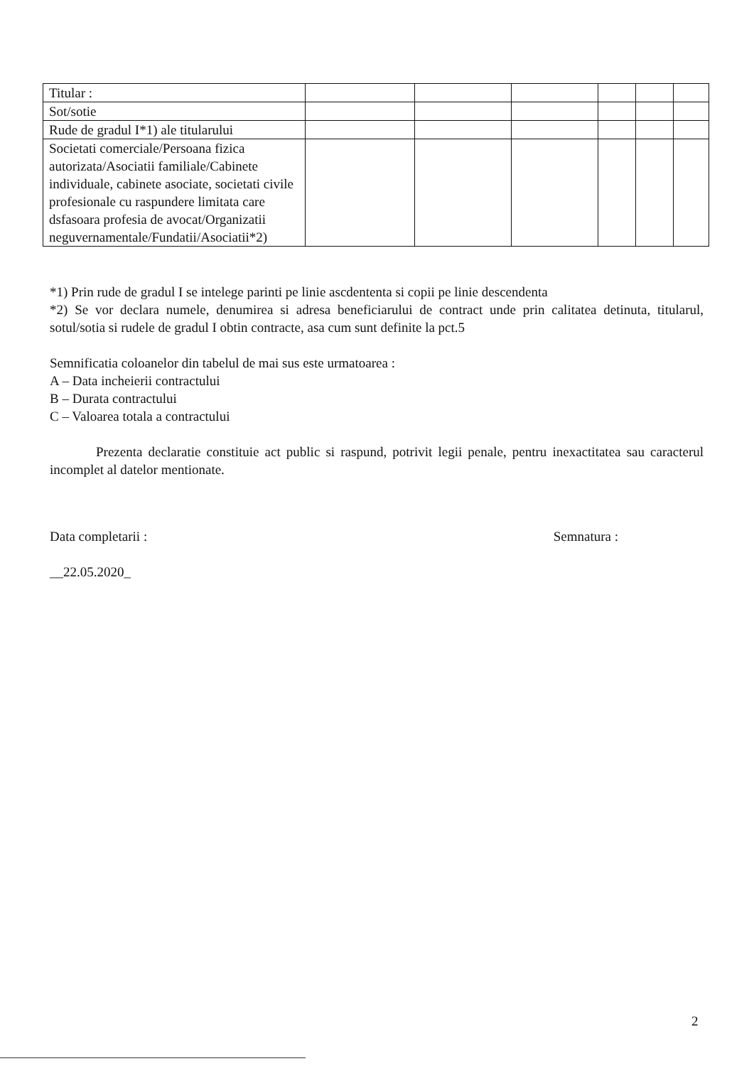| Titular : | | | | | | |
| Sot/sotie | | | | | | |
| Rude de gradul I*1) ale titularului | | | | | | |
| Societati comerciale/Persoana fizica autorizata/Asociatii familiale/Cabinete individuale, cabinete asociate, societati civile profesionale cu raspundere limitata care dsfasoara profesia de avocat/Organizatii neguvernamentale/Fundatii/Asociatii*2) | | | | | | |
*1) Prin rude de gradul I se intelege parinti pe linie ascdententa si copii pe linie descendenta
*2) Se vor declara numele, denumirea si adresa beneficiarului de contract unde prin calitatea detinuta, titularul, sotul/sotia si rudele de gradul I obtin contracte, asa cum sunt definite la pct.5
Semnificatia coloanelor din tabelul de mai sus este urmatoarea :
A – Data incheierii contractului
B – Durata contractului
C – Valoarea totala a contractului
Prezenta declaratie constituie act public si raspund, potrivit legii penale, pentru inexactitatea sau caracterul incomplet al datelor mentionate.
Data completarii : Semnatura :
__22.05.2020_
2